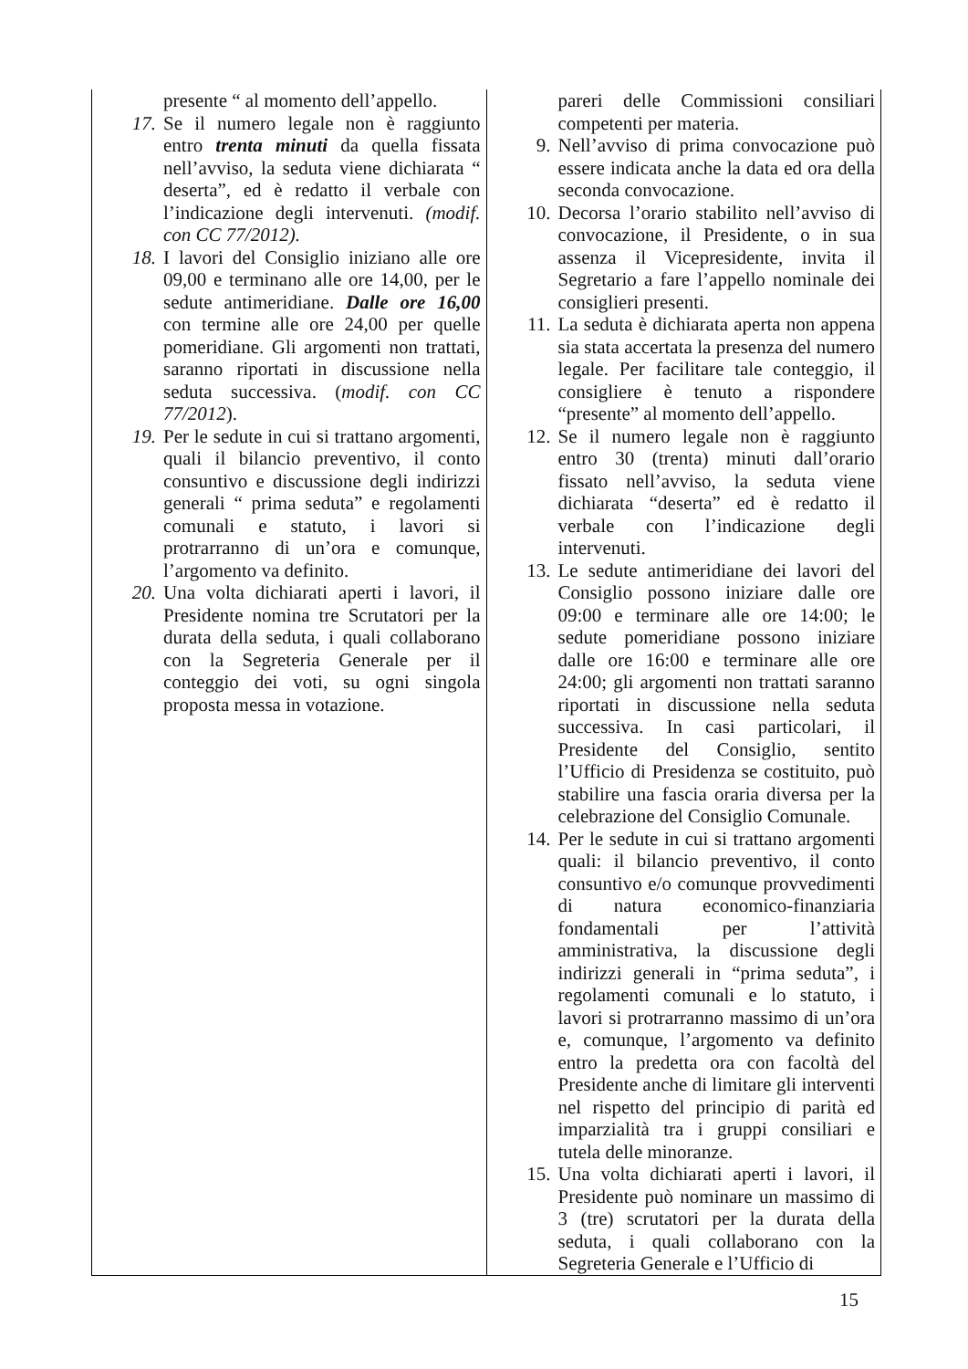| presente “ al momento dell’appello. 17. Se il numero legale non è raggiunto entro trenta minuti da quella fissata nell’avviso, la seduta viene dichiarata “ deserta”, ed è redatto il verbale con l’indicazione degli intervenuti. (modif. con CC 77/2012). 18. I lavori del Consiglio iniziano alle ore 09,00 e terminano alle ore 14,00, per le sedute antimeridiane. Dalle ore 16,00 con termine alle ore 24,00 per quelle pomeridiane. Gli argomenti non trattati, saranno riportati in discussione nella seduta successiva. ( modif. con CC 77/2012 ). 19. Per le sedute in cui si trattano argomenti, quali il bilancio preventivo, il conto consuntivo e discussione degli indirizzi generali “ prima seduta” e regolamenti comunali e statuto, i lavori si protrarranno di un’ora e comunque, l’argomento va definito. 20. Una volta dichiarati aperti i lavori, il Presidente nomina tre Scrutatori per la durata della seduta, i quali collaborano con la Segreteria Generale per il conteggio dei voti, su ogni singola proposta messa in votazione. | pareri delle Commissioni consiliari competenti per materia. 9. Nell’avviso di prima convocazione può essere indicata anche la data ed ora della seconda convocazione. 10. Decorsa l’orario stabilito nell’avviso di convocazione, il Presidente, o in sua assenza il Vicepresidente, invita il Segretario a fare l’appello nominale dei consiglieri presenti. 11. La seduta è dichiarata aperta non appena sia stata accertata la presenza del numero legale. Per facilitare tale conteggio, il consigliere è tenuto a rispondere “presente” al momento dell’appello. 12. Se il numero legale non è raggiunto entro 30 (trenta) minuti dall’orario fissato nell’avviso, la seduta viene dichiarata “deserta” ed è redatto il verbale con l’indicazione degli intervenuti. 13. Le sedute antimeridiane dei lavori del Consiglio possono iniziare dalle ore 09:00 e terminare alle ore 14:00; le sedute pomeridiane possono iniziare dalle ore 16:00 e terminare alle ore 24:00; gli argomenti non trattati saranno riportati in discussione nella seduta successiva. In casi particolari, il Presidente del Consiglio, sentito l’Ufficio di Presidenza se costituito, può stabilire una fascia oraria diversa per la celebrazione del Consiglio Comunale. 14. Per le sedute in cui si trattano argomenti quali: il bilancio preventivo, il conto consuntivo e/o comunque provvedimenti di natura economico-finanziaria fondamentali per l’attività amministrativa, la discussione degli indirizzi generali in “prima seduta”, i regolamenti comunali e lo statuto, i lavori si protrarranno massimo di un’ora e, comunque, l’argomento va definito entro la predetta ora con facoltà del Presidente anche di limitare gli interventi nel rispetto del principio di parità ed imparzialità tra i gruppi consiliari e tutela delle minoranze. 15. Una volta dichiarati aperti i lavori, il Presidente può nominare un massimo di 3 (tre) scrutatori per la durata della seduta, i quali collaborano con la Segreteria Generale e l’Ufficio di |
15